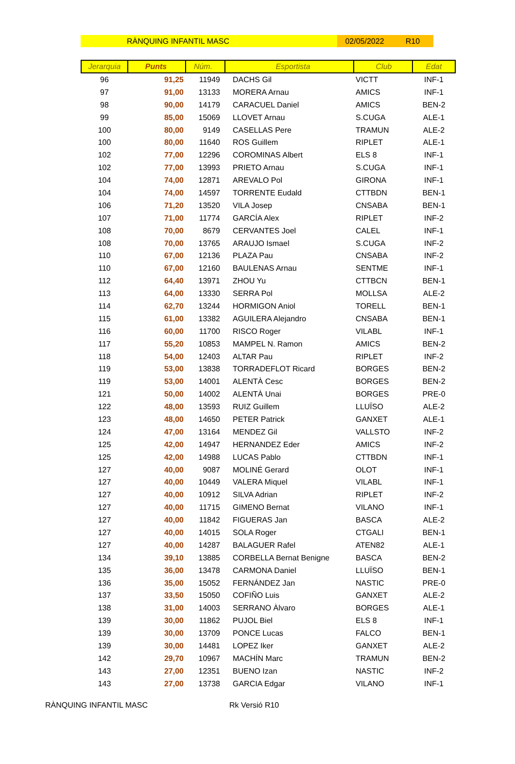RÀNQUING INFANTIL MASC 02/05/2022 R10
| Jerarquia | Punts | Núm. | Esportista | Club | Edat |
| --- | --- | --- | --- | --- | --- |
| 96 | 91,25 | 11949 | DACHS Gil | VICTT | INF-1 |
| 97 | 91,00 | 13133 | MORERA Arnau | AMICS | INF-1 |
| 98 | 90,00 | 14179 | CARACUEL Daniel | AMICS | BEN-2 |
| 99 | 85,00 | 15069 | LLOVET Arnau | S.CUGA | ALE-1 |
| 100 | 80,00 | 9149 | CASELLAS Pere | TRAMUN | ALE-2 |
| 100 | 80,00 | 11640 | ROS Guillem | RIPLET | ALE-1 |
| 102 | 77,00 | 12296 | COROMINAS Albert | ELS 8 | INF-1 |
| 102 | 77,00 | 13993 | PRIETO Arnau | S.CUGA | INF-1 |
| 104 | 74,00 | 12871 | AREVALO Pol | GIRONA | INF-1 |
| 104 | 74,00 | 14597 | TORRENTE Eudald | CTTBDN | BEN-1 |
| 106 | 71,20 | 13520 | VILA Josep | CNSABA | BEN-1 |
| 107 | 71,00 | 11774 | GARCÍA Alex | RIPLET | INF-2 |
| 108 | 70,00 | 8679 | CERVANTES Joel | CALEL | INF-1 |
| 108 | 70,00 | 13765 | ARAUJO Ismael | S.CUGA | INF-2 |
| 110 | 67,00 | 12136 | PLAZA Pau | CNSABA | INF-2 |
| 110 | 67,00 | 12160 | BAULENAS Arnau | SENTME | INF-1 |
| 112 | 64,40 | 13971 | ZHOU Yu | CTTBCN | BEN-1 |
| 113 | 64,00 | 13330 | SERRA Pol | MOLLSA | ALE-2 |
| 114 | 62,70 | 13244 | HORMIGON Aniol | TORELL | BEN-1 |
| 115 | 61,00 | 13382 | AGUILERA Alejandro | CNSABA | BEN-1 |
| 116 | 60,00 | 11700 | RISCO Roger | VILABL | INF-1 |
| 117 | 55,20 | 10853 | MAMPEL N. Ramon | AMICS | BEN-2 |
| 118 | 54,00 | 12403 | ALTAR Pau | RIPLET | INF-2 |
| 119 | 53,00 | 13838 | TORRADEFLOT Ricard | BORGES | BEN-2 |
| 119 | 53,00 | 14001 | ALENTÀ Cesc | BORGES | BEN-2 |
| 121 | 50,00 | 14002 | ALENTÀ Unai | BORGES | PRE-0 |
| 122 | 48,00 | 13593 | RUIZ Guillem | LLUÏSO | ALE-2 |
| 123 | 48,00 | 14650 | PETER Patrick | GANXET | ALE-1 |
| 124 | 47,00 | 13164 | MENDEZ Gil | VALLSTO | INF-2 |
| 125 | 42,00 | 14947 | HERNANDEZ Eder | AMICS | INF-2 |
| 125 | 42,00 | 14988 | LUCAS Pablo | CTTBDN | INF-1 |
| 127 | 40,00 | 9087 | MOLINÉ Gerard | OLOT | INF-1 |
| 127 | 40,00 | 10449 | VALERA Miquel | VILABL | INF-1 |
| 127 | 40,00 | 10912 | SILVA Adrian | RIPLET | INF-2 |
| 127 | 40,00 | 11715 | GIMENO Bernat | VILANO | INF-1 |
| 127 | 40,00 | 11842 | FIGUERAS Jan | BASCA | ALE-2 |
| 127 | 40,00 | 14015 | SOLA Roger | CTGALI | BEN-1 |
| 127 | 40,00 | 14287 | BALAGUER Rafel | ATEN82 | ALE-1 |
| 134 | 39,10 | 13885 | CORBELLA Bernat Benigne | BASCA | BEN-2 |
| 135 | 36,00 | 13478 | CARMONA Daniel | LLUÏSO | BEN-1 |
| 136 | 35,00 | 15052 | FERNÁNDEZ Jan | NASTIC | PRE-0 |
| 137 | 33,50 | 15050 | COFIÑO Luis | GANXET | ALE-2 |
| 138 | 31,00 | 14003 | SERRANO Àlvaro | BORGES | ALE-1 |
| 139 | 30,00 | 11862 | PUJOL Biel | ELS 8 | INF-1 |
| 139 | 30,00 | 13709 | PONCE Lucas | FALCO | BEN-1 |
| 139 | 30,00 | 14481 | LOPEZ Iker | GANXET | ALE-2 |
| 142 | 29,70 | 10967 | MACHÍN Marc | TRAMUN | BEN-2 |
| 143 | 27,00 | 12351 | BUENO Izan | NASTIC | INF-2 |
| 143 | 27,00 | 13738 | GARCIA Edgar | VILANO | INF-1 |
RÀNQUING INFANTIL MASC Rk Versió R10